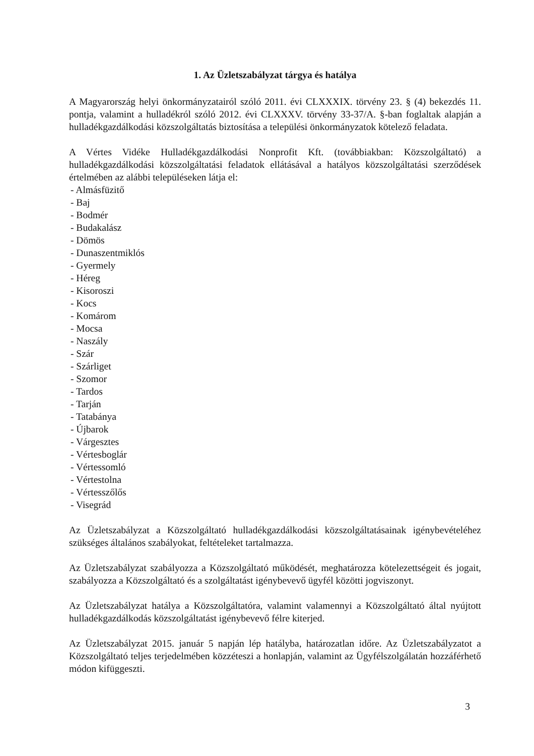1. Az Üzletszabályzat tárgya és hatálya
A Magyarország helyi önkormányzatairól szóló 2011. évi CLXXXIX. törvény 23. § (4) bekezdés 11. pontja, valamint a hulladékról szóló 2012. évi CLXXXV. törvény 33-37/A. §-ban foglaltak alapján a hulladékgazdálkodási közszolgáltatás biztosítása a települési önkormányzatok kötelező feladata.
A Vértes Vidéke Hulladékgazdálkodási Nonprofit Kft. (továbbiakban: Közszolgáltató) a hulladékgazdálkodási közszolgáltatási feladatok ellátásával a hatályos közszolgáltatási szerződések értelmében az alábbi településeken látja el:
- Almásfüzitő
- Baj
- Bodmér
- Budakalász
- Dömös
- Dunaszentmiklós
- Gyermely
- Héreg
- Kisoroszi
- Kocs
- Komárom
- Mocsa
- Naszály
- Szár
- Szárliget
- Szomor
- Tardos
- Tarján
- Tatabánya
- Újbarok
- Várgesztes
- Vértesboglár
- Vértessomló
- Vértestolna
- Vértesszőlős
- Visegrád
Az Üzletszabályzat a Közszolgáltató hulladékgazdálkodási közszolgáltatásainak igénybevételéhez szükséges általános szabályokat, feltételeket tartalmazza.
Az Üzletszabályzat szabályozza a Közszolgáltató működését, meghatározza kötelezettségeit és jogait, szabályozza a Közszolgáltató és a szolgáltatást igénybevevő ügyfél közötti jogviszonyt.
Az Üzletszabályzat hatálya a Közszolgáltatóra, valamint valamennyi a Közszolgáltató által nyújtott hulladékgazdálkodás közszolgáltatást igénybevevő félre kiterjed.
Az Üzletszabályzat 2015. január 5 napján lép hatályba, határozatlan időre. Az Üzletszabályzatot a Közszolgáltató teljes terjedelmében közzéteszi a honlapján, valamint az Ügyfélszolgálatán hozzáférhető módon kifüggeszti.
3